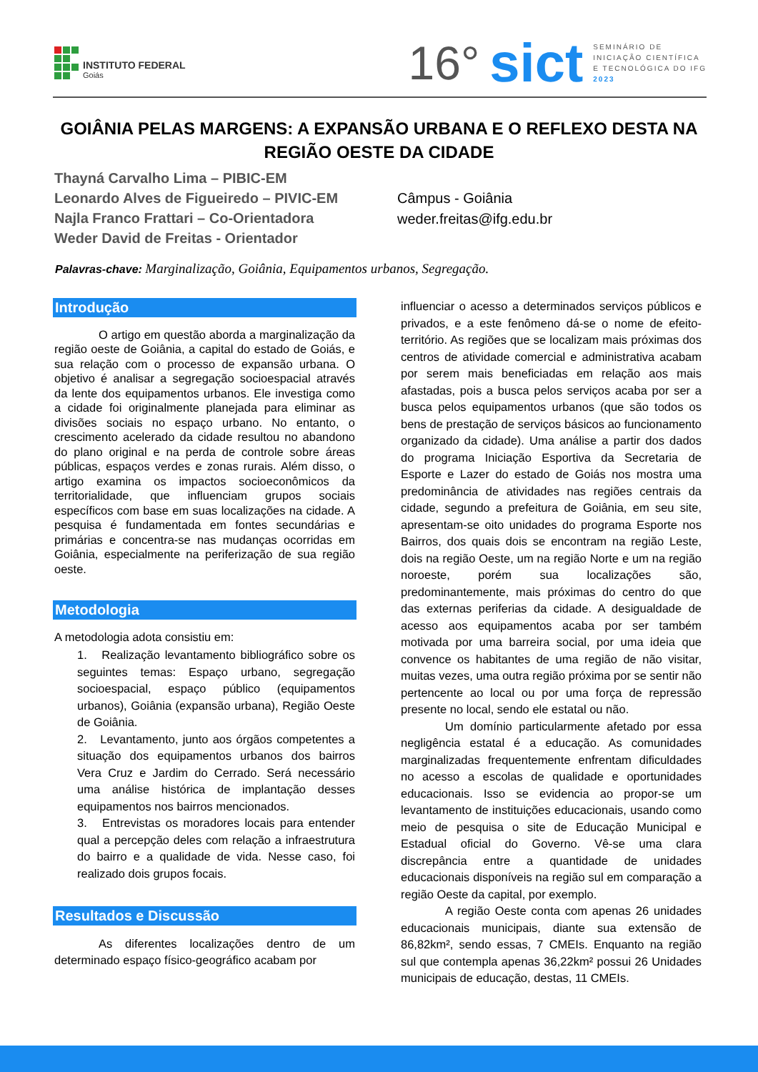INSTITUTO FEDERAL
Goiás
16° sict
SEMINÁRIO DE
INICIAÇÃO CIENTÍFICA
E TECNOLÓGICA DO IFG
2023
GOIÂNIA PELAS MARGENS: A EXPANSÃO URBANA E O REFLEXO DESTA NA REGIÃO OESTE DA CIDADE
Thayná Carvalho Lima – PIBIC-EM
Leonardo Alves de Figueiredo – PIVIC-EM
Najla Franco Frattari – Co-Orientadora
Weder David de Freitas - Orientador
Câmpus - Goiânia
weder.freitas@ifg.edu.br
Palavras-chave: Marginalização, Goiânia, Equipamentos urbanos, Segregação.
Introdução
O artigo em questão aborda a marginalização da região oeste de Goiânia, a capital do estado de Goiás, e sua relação com o processo de expansão urbana. O objetivo é analisar a segregação socioespacial através da lente dos equipamentos urbanos. Ele investiga como a cidade foi originalmente planejada para eliminar as divisões sociais no espaço urbano. No entanto, o crescimento acelerado da cidade resultou no abandono do plano original e na perda de controle sobre áreas públicas, espaços verdes e zonas rurais. Além disso, o artigo examina os impactos socioeconômicos da territorialidade, que influenciam grupos sociais específicos com base em suas localizações na cidade. A pesquisa é fundamentada em fontes secundárias e primárias e concentra-se nas mudanças ocorridas em Goiânia, especialmente na periferização de sua região oeste.
Metodologia
A metodologia adota consistiu em:
1. Realização levantamento bibliográfico sobre os seguintes temas: Espaço urbano, segregação socioespacial, espaço público (equipamentos urbanos), Goiânia (expansão urbana), Região Oeste de Goiânia.
2. Levantamento, junto aos órgãos competentes a situação dos equipamentos urbanos dos bairros Vera Cruz e Jardim do Cerrado. Será necessário uma análise histórica de implantação desses equipamentos nos bairros mencionados.
3. Entrevistas os moradores locais para entender qual a percepção deles com relação a infraestrutura do bairro e a qualidade de vida. Nesse caso, foi realizado dois grupos focais.
Resultados e Discussão
As diferentes localizações dentro de um determinado espaço físico-geográfico acabam por
influenciar o acesso a determinados serviços públicos e privados, e a este fenômeno dá-se o nome de efeito-território. As regiões que se localizam mais próximas dos centros de atividade comercial e administrativa acabam por serem mais beneficiadas em relação aos mais afastadas, pois a busca pelos serviços acaba por ser a busca pelos equipamentos urbanos (que são todos os bens de prestação de serviços básicos ao funcionamento organizado da cidade). Uma análise a partir dos dados do programa Iniciação Esportiva da Secretaria de Esporte e Lazer do estado de Goiás nos mostra uma predominância de atividades nas regiões centrais da cidade, segundo a prefeitura de Goiânia, em seu site, apresentam-se oito unidades do programa Esporte nos Bairros, dos quais dois se encontram na região Leste, dois na região Oeste, um na região Norte e um na região noroeste, porém sua localizações são, predominantemente, mais próximas do centro do que das externas periferias da cidade. A desigualdade de acesso aos equipamentos acaba por ser também motivada por uma barreira social, por uma ideia que convence os habitantes de uma região de não visitar, muitas vezes, uma outra região próxima por se sentir não pertencente ao local ou por uma força de repressão presente no local, sendo ele estatal ou não.
Um domínio particularmente afetado por essa negligência estatal é a educação. As comunidades marginalizadas frequentemente enfrentam dificuldades no acesso a escolas de qualidade e oportunidades educacionais. Isso se evidencia ao propor-se um levantamento de instituições educacionais, usando como meio de pesquisa o site de Educação Municipal e Estadual oficial do Governo. Vê-se uma clara discrepância entre a quantidade de unidades educacionais disponíveis na região sul em comparação a região Oeste da capital, por exemplo.
A região Oeste conta com apenas 26 unidades educacionais municipais, diante sua extensão de 86,82km², sendo essas, 7 CMEIs. Enquanto na região sul que contempla apenas 36,22km² possui 26 Unidades municipais de educação, destas, 11 CMEIs.